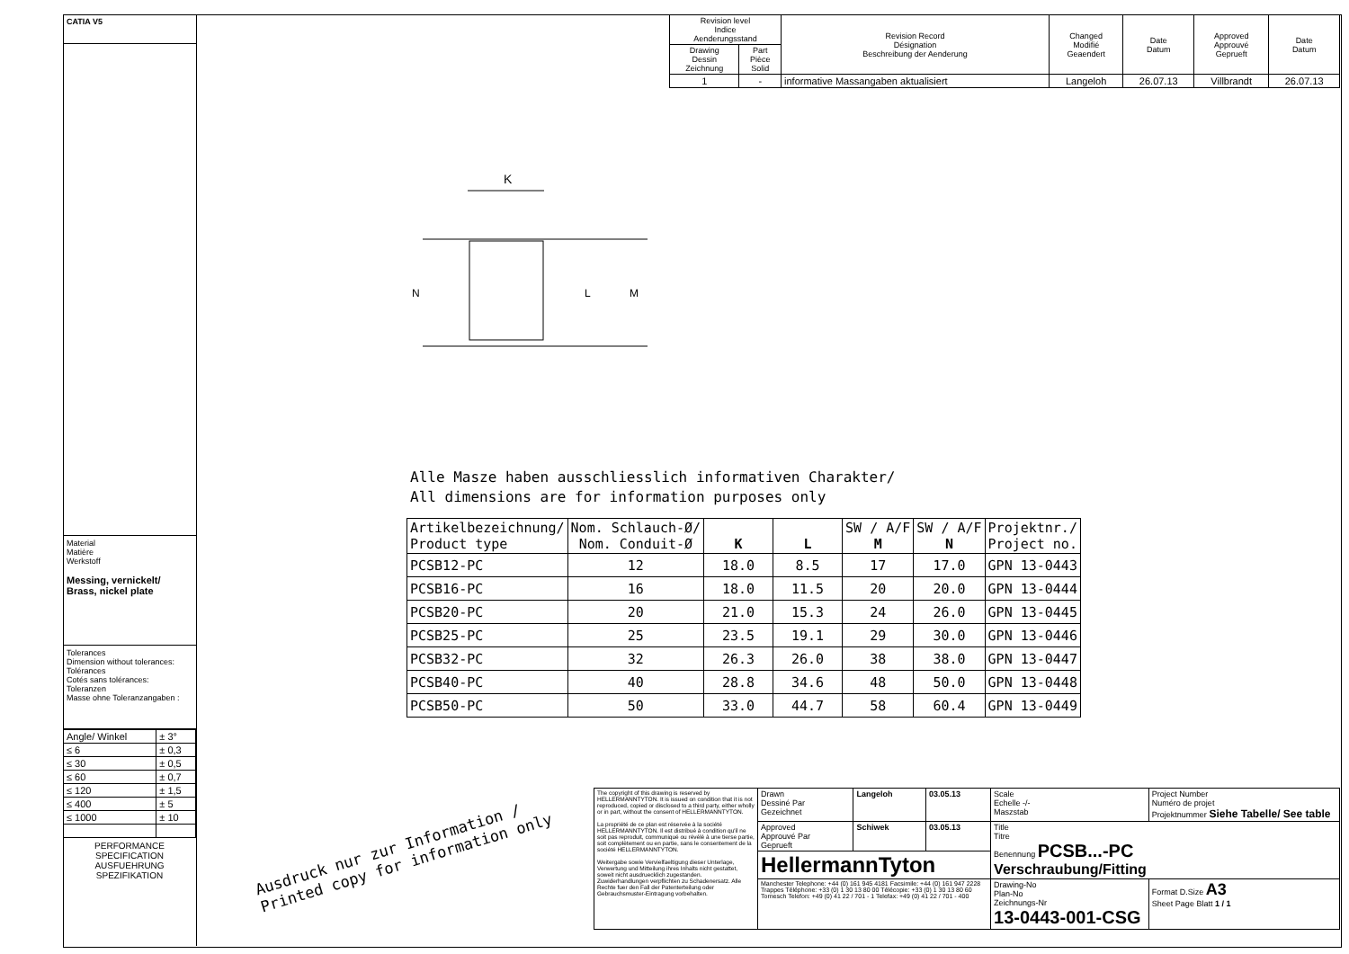CATIA V5
Material
Matière
Werkstoff
Messing, vernickelt/
Brass, nickel plate
Tolerances
Dimension without tolerances:
Tolérances
Cotés sans tolérances:
Toleranzen
Masse ohne Toleranzangaben :
| Angle/ Winkel | ± 3° |
| ≤ 6 | ± 0,3 |
| ≤ 30 | ± 0,5 |
| ≤ 60 | ± 0,7 |
| ≤ 120 | ± 1,5 |
| ≤ 400 | ± 5 |
| ≤ 1000 | ± 10 |
PERFORMANCE SPECIFICATION
AUSFUEHRUNG SPEZIFIKATION
| Revision level Indice Aenderungsstand | | Revision Record Désignation Beschreibung der Aenderung | Changed Modifié Geaendert | Date Datum | Approved Approuvé Geprueft | Date Datum |
| Drawing Dessin Zeichnung | Part Pièce Solid | | | | | |
| 1 | - | informative Massangaben aktualisiert | Langeloh | 26.07.13 | Villbrandt | 26.07.13 |
K
N
L
M
Alle Masze haben ausschliesslich informativen Charakter/
All dimensions are for information purposes only
| Artikelbezeichnung/ Product type | Nom. Schlauch-Ø/ Nom. Conduit-Ø | K | L | SW / A/F M | SW / A/F N | Projektnr./ Project no. |
| PCSB12-PC | 12 | 18.0 | 8.5 | 17 | 17.0 | GPN 13-0443 |
| PCSB16-PC | 16 | 18.0 | 11.5 | 20 | 20.0 | GPN 13-0444 |
| PCSB20-PC | 20 | 21.0 | 15.3 | 24 | 26.0 | GPN 13-0445 |
| PCSB25-PC | 25 | 23.5 | 19.1 | 29 | 30.0 | GPN 13-0446 |
| PCSB32-PC | 32 | 26.3 | 26.0 | 38 | 38.0 | GPN 13-0447 |
| PCSB40-PC | 40 | 28.8 | 34.6 | 48 | 50.0 | GPN 13-0448 |
| PCSB50-PC | 50 | 33.0 | 44.7 | 58 | 60.4 | GPN 13-0449 |
Ausdruck nur zur Information /
Printed copy for information only
| The copyright of this drawing is reserved by HELLERMANNTYTON. It is issued on condition that it is not reproduced, copied or disclosed to a third party, either wholly or in part, without the consent of HELLERMANNTYTON. La propriété de ce plan est réservée à la société HELLERMANNTYTON. Il est distribué à condition qu'il ne soit pas reproduit, communiqué ou révélé à une tierse partie, soit complètement ou en partie, sans le consentement de la société HELLERMANNTYTON. Weitergabe sowie Vervielfaeltigung dieser Unterlage, Verwertung und Mitteilung ihres Inhalts nicht gestattet, soweit nicht ausdruecklich zugestanden. Zuwiderhandlungen verpflichten zu Schadenersatz. Alle Rechte fuer den Fall der Patenterteilung oder Gebrauchsmuster-Eintragung vorbehalten. | Drawn Dessiné Par Gezeichnet | Langeloh | 03.05.13 | Scale Echelle -/- Maszstab | Project Number Numéro de projet Projektnummer Siehe Tabelle/ See table | |
| | Approved Approuvé Par Geprueft | Schiwek | 03.05.13 | Title Titre Benennung PCSB...-PC Verschraubung/Fitting | | |
| | HellermannTyton | | | | | |
| | Manchester Telephone: +44 (0) 161 945 4181 Facsimile: +44 (0) 161 947 2228 Trappes Téléphone: +33 (0) 1 30 13 80 00 Télécopie: +33 (0) 1 30 13 80 60 Tornesch Telefon: +49 (0) 41 22 / 701 - 1 Telefax: +49 (0) 41 22 / 701 - 400 | | | Drawing-No Plan-No Zeichnungs-Nr 13-0443-001-CSG | | Format D.Size A3 Sheet Page Blatt 1 / 1 |